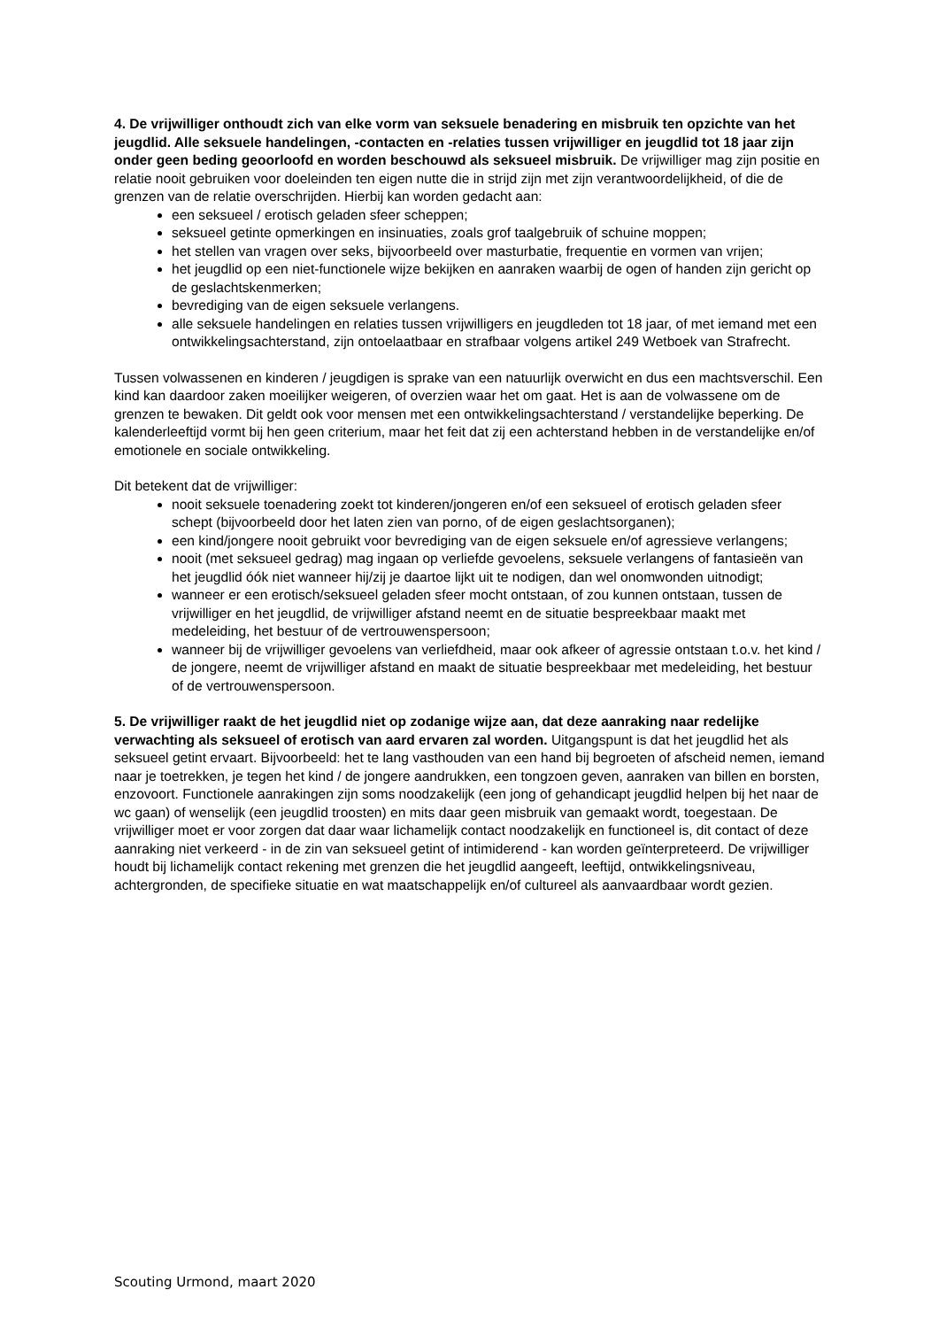4. De vrijwilliger onthoudt zich van elke vorm van seksuele benadering en misbruik ten opzichte van het jeugdlid. Alle seksuele handelingen, -contacten en -relaties tussen vrijwilliger en jeugdlid tot 18 jaar zijn onder geen beding geoorloofd en worden beschouwd als seksueel misbruik. De vrijwilliger mag zijn positie en relatie nooit gebruiken voor doeleinden ten eigen nutte die in strijd zijn met zijn verantwoordelijkheid, of die de grenzen van de relatie overschrijden. Hierbij kan worden gedacht aan:
een seksueel / erotisch geladen sfeer scheppen;
seksueel getinte opmerkingen en insinuaties, zoals grof taalgebruik of schuine moppen;
het stellen van vragen over seks, bijvoorbeeld over masturbatie, frequentie en vormen van vrijen;
het jeugdlid op een niet-functionele wijze bekijken en aanraken waarbij de ogen of handen zijn gericht op de geslachtskenmerken;
bevrediging van de eigen seksuele verlangens.
alle seksuele handelingen en relaties tussen vrijwilligers en jeugdleden tot 18 jaar, of met iemand met een ontwikkelingsachterstand, zijn ontoelaatbaar en strafbaar volgens artikel 249 Wetboek van Strafrecht.
Tussen volwassenen en kinderen / jeugdigen is sprake van een natuurlijk overwicht en dus een machtsverschil. Een kind kan daardoor zaken moeilijker weigeren, of overzien waar het om gaat. Het is aan de volwassene om de grenzen te bewaken. Dit geldt ook voor mensen met een ontwikkelingsachterstand / verstandelijke beperking. De kalenderleeftijd vormt bij hen geen criterium, maar het feit dat zij een achterstand hebben in de verstandelijke en/of emotionele en sociale ontwikkeling.
Dit betekent dat de vrijwilliger:
nooit seksuele toenadering zoekt tot kinderen/jongeren en/of een seksueel of erotisch geladen sfeer schept (bijvoorbeeld door het laten zien van porno, of de eigen geslachtsorganen);
een kind/jongere nooit gebruikt voor bevrediging van de eigen seksuele en/of agressieve verlangens;
nooit (met seksueel gedrag) mag ingaan op verliefde gevoelens, seksuele verlangens of fantasieën van het jeugdlid óók niet wanneer hij/zij je daartoe lijkt uit te nodigen, dan wel onomwonden uitnodigt;
wanneer er een erotisch/seksueel geladen sfeer mocht ontstaan, of zou kunnen ontstaan, tussen de vrijwilliger en het jeugdlid, de vrijwilliger afstand neemt en de situatie bespreekbaar maakt met medeleiding, het bestuur of de vertrouwenspersoon;
wanneer bij de vrijwilliger gevoelens van verliefdheid, maar ook afkeer of agressie ontstaan t.o.v. het kind / de jongere, neemt de vrijwilliger afstand en maakt de situatie bespreekbaar met medeleiding, het bestuur of de vertrouwenspersoon.
5. De vrijwilliger raakt de het jeugdlid niet op zodanige wijze aan, dat deze aanraking naar redelijke verwachting als seksueel of erotisch van aard ervaren zal worden. Uitgangspunt is dat het jeugdlid het als seksueel getint ervaart. Bijvoorbeeld: het te lang vasthouden van een hand bij begroeten of afscheid nemen, iemand naar je toetrekken, je tegen het kind / de jongere aandrukken, een tongzoen geven, aanraken van billen en borsten, enzovoort. Functionele aanrakingen zijn soms noodzakelijk (een jong of gehandicapt jeugdlid helpen bij het naar de wc gaan) of wenselijk (een jeugdlid troosten) en mits daar geen misbruik van gemaakt wordt, toegestaan. De vrijwilliger moet er voor zorgen dat daar waar lichamelijk contact noodzakelijk en functioneel is, dit contact of deze aanraking niet verkeerd - in de zin van seksueel getint of intimiderend - kan worden geïnterpreteerd. De vrijwilliger houdt bij lichamelijk contact rekening met grenzen die het jeugdlid aangeeft, leeftijd, ontwikkelingsniveau, achtergronden, de specifieke situatie en wat maatschappelijk en/of cultureel als aanvaardbaar wordt gezien.
Scouting Urmond, maart 2020